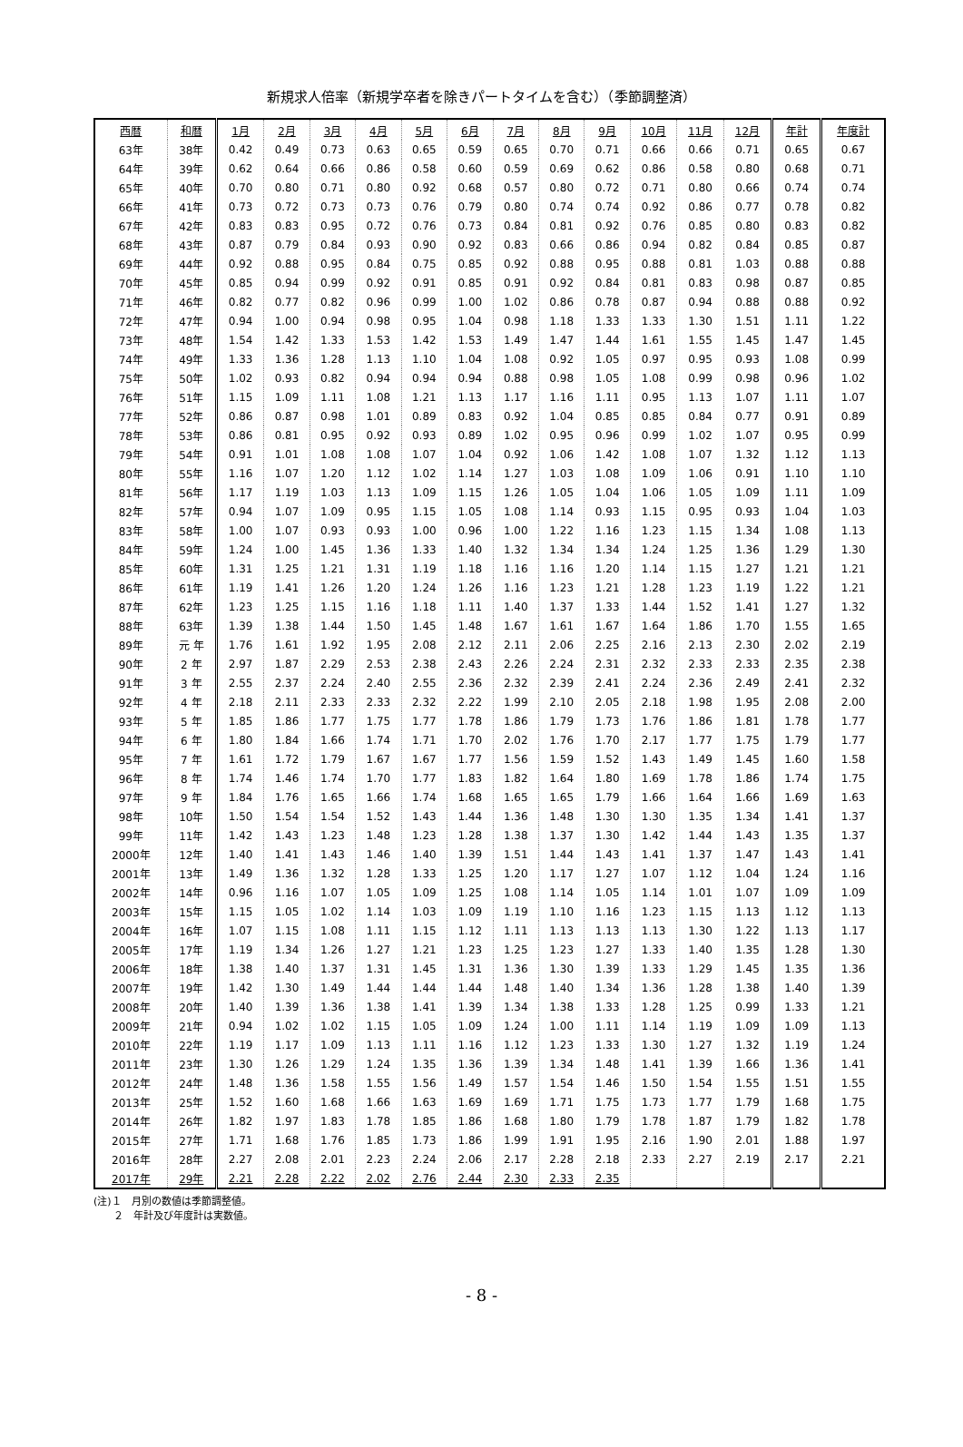新規求人倍率（新規学卒者を除きパートタイムを含む）（季節調整済）
| 西暦 | 和暦 | 1月 | 2月 | 3月 | 4月 | 5月 | 6月 | 7月 | 8月 | 9月 | 10月 | 11月 | 12月 | 年計 | 年度計 |
| --- | --- | --- | --- | --- | --- | --- | --- | --- | --- | --- | --- | --- | --- | --- | --- |
| 63年 | 38年 | 0.42 | 0.49 | 0.73 | 0.63 | 0.65 | 0.59 | 0.65 | 0.70 | 0.71 | 0.66 | 0.66 | 0.71 | 0.65 | 0.67 |
| 64年 | 39年 | 0.62 | 0.64 | 0.66 | 0.86 | 0.58 | 0.60 | 0.59 | 0.69 | 0.62 | 0.86 | 0.58 | 0.80 | 0.68 | 0.71 |
| 65年 | 40年 | 0.70 | 0.80 | 0.71 | 0.80 | 0.92 | 0.68 | 0.57 | 0.80 | 0.72 | 0.71 | 0.80 | 0.66 | 0.74 | 0.74 |
| 66年 | 41年 | 0.73 | 0.72 | 0.73 | 0.73 | 0.76 | 0.79 | 0.80 | 0.74 | 0.74 | 0.92 | 0.86 | 0.77 | 0.78 | 0.82 |
| 67年 | 42年 | 0.83 | 0.83 | 0.95 | 0.72 | 0.76 | 0.73 | 0.84 | 0.81 | 0.92 | 0.76 | 0.85 | 0.80 | 0.83 | 0.82 |
| 68年 | 43年 | 0.87 | 0.79 | 0.84 | 0.93 | 0.90 | 0.92 | 0.83 | 0.66 | 0.86 | 0.94 | 0.82 | 0.84 | 0.85 | 0.87 |
| 69年 | 44年 | 0.92 | 0.88 | 0.95 | 0.84 | 0.75 | 0.85 | 0.92 | 0.88 | 0.95 | 0.88 | 0.81 | 1.03 | 0.88 | 0.88 |
| 70年 | 45年 | 0.85 | 0.94 | 0.99 | 0.92 | 0.91 | 0.85 | 0.91 | 0.92 | 0.84 | 0.81 | 0.83 | 0.98 | 0.87 | 0.85 |
| 71年 | 46年 | 0.82 | 0.77 | 0.82 | 0.96 | 0.99 | 1.00 | 1.02 | 0.86 | 0.78 | 0.87 | 0.94 | 0.88 | 0.88 | 0.92 |
| 72年 | 47年 | 0.94 | 1.00 | 0.94 | 0.98 | 0.95 | 1.04 | 0.98 | 1.18 | 1.33 | 1.33 | 1.30 | 1.51 | 1.11 | 1.22 |
| 73年 | 48年 | 1.54 | 1.42 | 1.33 | 1.53 | 1.42 | 1.53 | 1.49 | 1.47 | 1.44 | 1.61 | 1.55 | 1.45 | 1.47 | 1.45 |
| 74年 | 49年 | 1.33 | 1.36 | 1.28 | 1.13 | 1.10 | 1.04 | 1.08 | 0.92 | 1.05 | 0.97 | 0.95 | 0.93 | 1.08 | 0.99 |
| 75年 | 50年 | 1.02 | 0.93 | 0.82 | 0.94 | 0.94 | 0.94 | 0.88 | 0.98 | 1.05 | 1.08 | 0.99 | 0.98 | 0.96 | 1.02 |
| 76年 | 51年 | 1.15 | 1.09 | 1.11 | 1.08 | 1.21 | 1.13 | 1.17 | 1.16 | 1.11 | 0.95 | 1.13 | 1.07 | 1.11 | 1.07 |
| 77年 | 52年 | 0.86 | 0.87 | 0.98 | 1.01 | 0.89 | 0.83 | 0.92 | 1.04 | 0.85 | 0.85 | 0.84 | 0.77 | 0.91 | 0.89 |
| 78年 | 53年 | 0.86 | 0.81 | 0.95 | 0.92 | 0.93 | 0.89 | 1.02 | 0.95 | 0.96 | 0.99 | 1.02 | 1.07 | 0.95 | 0.99 |
| 79年 | 54年 | 0.91 | 1.01 | 1.08 | 1.08 | 1.07 | 1.04 | 0.92 | 1.06 | 1.42 | 1.08 | 1.07 | 1.32 | 1.12 | 1.13 |
| 80年 | 55年 | 1.16 | 1.07 | 1.20 | 1.12 | 1.02 | 1.14 | 1.27 | 1.03 | 1.08 | 1.09 | 1.06 | 0.91 | 1.10 | 1.10 |
| 81年 | 56年 | 1.17 | 1.19 | 1.03 | 1.13 | 1.09 | 1.15 | 1.26 | 1.05 | 1.04 | 1.06 | 1.05 | 1.09 | 1.11 | 1.09 |
| 82年 | 57年 | 0.94 | 1.07 | 1.09 | 0.95 | 1.15 | 1.05 | 1.08 | 1.14 | 0.93 | 1.15 | 0.95 | 0.93 | 1.04 | 1.03 |
| 83年 | 58年 | 1.00 | 1.07 | 0.93 | 0.93 | 1.00 | 0.96 | 1.00 | 1.22 | 1.16 | 1.23 | 1.15 | 1.34 | 1.08 | 1.13 |
| 84年 | 59年 | 1.24 | 1.00 | 1.45 | 1.36 | 1.33 | 1.40 | 1.32 | 1.34 | 1.34 | 1.24 | 1.25 | 1.36 | 1.29 | 1.30 |
| 85年 | 60年 | 1.31 | 1.25 | 1.21 | 1.31 | 1.19 | 1.18 | 1.16 | 1.16 | 1.20 | 1.14 | 1.15 | 1.27 | 1.21 | 1.21 |
| 86年 | 61年 | 1.19 | 1.41 | 1.26 | 1.20 | 1.24 | 1.26 | 1.16 | 1.23 | 1.21 | 1.28 | 1.23 | 1.19 | 1.22 | 1.21 |
| 87年 | 62年 | 1.23 | 1.25 | 1.15 | 1.16 | 1.18 | 1.11 | 1.40 | 1.37 | 1.33 | 1.44 | 1.52 | 1.41 | 1.27 | 1.32 |
| 88年 | 63年 | 1.39 | 1.38 | 1.44 | 1.50 | 1.45 | 1.48 | 1.67 | 1.61 | 1.67 | 1.64 | 1.86 | 1.70 | 1.55 | 1.65 |
| 89年 | 元 年 | 1.76 | 1.61 | 1.92 | 1.95 | 2.08 | 2.12 | 2.11 | 2.06 | 2.25 | 2.16 | 2.13 | 2.30 | 2.02 | 2.19 |
| 90年 | 2 年 | 2.97 | 1.87 | 2.29 | 2.53 | 2.38 | 2.43 | 2.26 | 2.24 | 2.31 | 2.32 | 2.33 | 2.33 | 2.35 | 2.38 |
| 91年 | 3 年 | 2.55 | 2.37 | 2.24 | 2.40 | 2.55 | 2.36 | 2.32 | 2.39 | 2.41 | 2.24 | 2.36 | 2.49 | 2.41 | 2.32 |
| 92年 | 4 年 | 2.18 | 2.11 | 2.33 | 2.33 | 2.32 | 2.22 | 1.99 | 2.10 | 2.05 | 2.18 | 1.98 | 1.95 | 2.08 | 2.00 |
| 93年 | 5 年 | 1.85 | 1.86 | 1.77 | 1.75 | 1.77 | 1.78 | 1.86 | 1.79 | 1.73 | 1.76 | 1.86 | 1.81 | 1.78 | 1.77 |
| 94年 | 6 年 | 1.80 | 1.84 | 1.66 | 1.74 | 1.71 | 1.70 | 2.02 | 1.76 | 1.70 | 2.17 | 1.77 | 1.75 | 1.79 | 1.77 |
| 95年 | 7 年 | 1.61 | 1.72 | 1.79 | 1.67 | 1.67 | 1.77 | 1.56 | 1.59 | 1.52 | 1.43 | 1.49 | 1.45 | 1.60 | 1.58 |
| 96年 | 8 年 | 1.74 | 1.46 | 1.74 | 1.70 | 1.77 | 1.83 | 1.82 | 1.64 | 1.80 | 1.69 | 1.78 | 1.86 | 1.74 | 1.75 |
| 97年 | 9 年 | 1.84 | 1.76 | 1.65 | 1.66 | 1.74 | 1.68 | 1.65 | 1.65 | 1.79 | 1.66 | 1.64 | 1.66 | 1.69 | 1.63 |
| 98年 | 10年 | 1.50 | 1.54 | 1.54 | 1.52 | 1.43 | 1.44 | 1.36 | 1.48 | 1.30 | 1.30 | 1.35 | 1.34 | 1.41 | 1.37 |
| 99年 | 11年 | 1.42 | 1.43 | 1.23 | 1.48 | 1.23 | 1.28 | 1.38 | 1.37 | 1.30 | 1.42 | 1.44 | 1.43 | 1.35 | 1.37 |
| 2000年 | 12年 | 1.40 | 1.41 | 1.43 | 1.46 | 1.40 | 1.39 | 1.51 | 1.44 | 1.43 | 1.41 | 1.37 | 1.47 | 1.43 | 1.41 |
| 2001年 | 13年 | 1.49 | 1.36 | 1.32 | 1.28 | 1.33 | 1.25 | 1.20 | 1.17 | 1.27 | 1.07 | 1.12 | 1.04 | 1.24 | 1.16 |
| 2002年 | 14年 | 0.96 | 1.16 | 1.07 | 1.05 | 1.09 | 1.25 | 1.08 | 1.14 | 1.05 | 1.14 | 1.01 | 1.07 | 1.09 | 1.09 |
| 2003年 | 15年 | 1.15 | 1.05 | 1.02 | 1.14 | 1.03 | 1.09 | 1.19 | 1.10 | 1.16 | 1.23 | 1.15 | 1.13 | 1.12 | 1.13 |
| 2004年 | 16年 | 1.07 | 1.15 | 1.08 | 1.11 | 1.15 | 1.12 | 1.11 | 1.13 | 1.13 | 1.13 | 1.30 | 1.22 | 1.13 | 1.17 |
| 2005年 | 17年 | 1.19 | 1.34 | 1.26 | 1.27 | 1.21 | 1.23 | 1.25 | 1.23 | 1.27 | 1.33 | 1.40 | 1.35 | 1.28 | 1.30 |
| 2006年 | 18年 | 1.38 | 1.40 | 1.37 | 1.31 | 1.45 | 1.31 | 1.36 | 1.30 | 1.39 | 1.33 | 1.29 | 1.45 | 1.35 | 1.36 |
| 2007年 | 19年 | 1.42 | 1.30 | 1.49 | 1.44 | 1.44 | 1.44 | 1.48 | 1.40 | 1.34 | 1.36 | 1.28 | 1.38 | 1.40 | 1.39 |
| 2008年 | 20年 | 1.40 | 1.39 | 1.36 | 1.38 | 1.41 | 1.39 | 1.34 | 1.38 | 1.33 | 1.28 | 1.25 | 0.99 | 1.33 | 1.21 |
| 2009年 | 21年 | 0.94 | 1.02 | 1.02 | 1.15 | 1.05 | 1.09 | 1.24 | 1.00 | 1.11 | 1.14 | 1.19 | 1.09 | 1.09 | 1.13 |
| 2010年 | 22年 | 1.19 | 1.17 | 1.09 | 1.13 | 1.11 | 1.16 | 1.12 | 1.23 | 1.33 | 1.30 | 1.27 | 1.32 | 1.19 | 1.24 |
| 2011年 | 23年 | 1.30 | 1.26 | 1.29 | 1.24 | 1.35 | 1.36 | 1.39 | 1.34 | 1.48 | 1.41 | 1.39 | 1.66 | 1.36 | 1.41 |
| 2012年 | 24年 | 1.48 | 1.36 | 1.58 | 1.55 | 1.56 | 1.49 | 1.57 | 1.54 | 1.46 | 1.50 | 1.54 | 1.55 | 1.51 | 1.55 |
| 2013年 | 25年 | 1.52 | 1.60 | 1.68 | 1.66 | 1.63 | 1.69 | 1.69 | 1.71 | 1.75 | 1.73 | 1.77 | 1.79 | 1.68 | 1.75 |
| 2014年 | 26年 | 1.82 | 1.97 | 1.83 | 1.78 | 1.85 | 1.86 | 1.68 | 1.80 | 1.79 | 1.78 | 1.87 | 1.79 | 1.82 | 1.78 |
| 2015年 | 27年 | 1.71 | 1.68 | 1.76 | 1.85 | 1.73 | 1.86 | 1.99 | 1.91 | 1.95 | 2.16 | 1.90 | 2.01 | 1.88 | 1.97 |
| 2016年 | 28年 | 2.27 | 2.08 | 2.01 | 2.23 | 2.24 | 2.06 | 2.17 | 2.28 | 2.18 | 2.33 | 2.27 | 2.19 | 2.17 | 2.21 |
| 2017年 | 29年 | 2.21 | 2.28 | 2.22 | 2.02 | 2.76 | 2.44 | 2.30 | 2.33 | 2.35 | | | | | |
(注)１　月別の数値は季節調整値。
　　２　年計及び年度計は実数値。
- 8 -